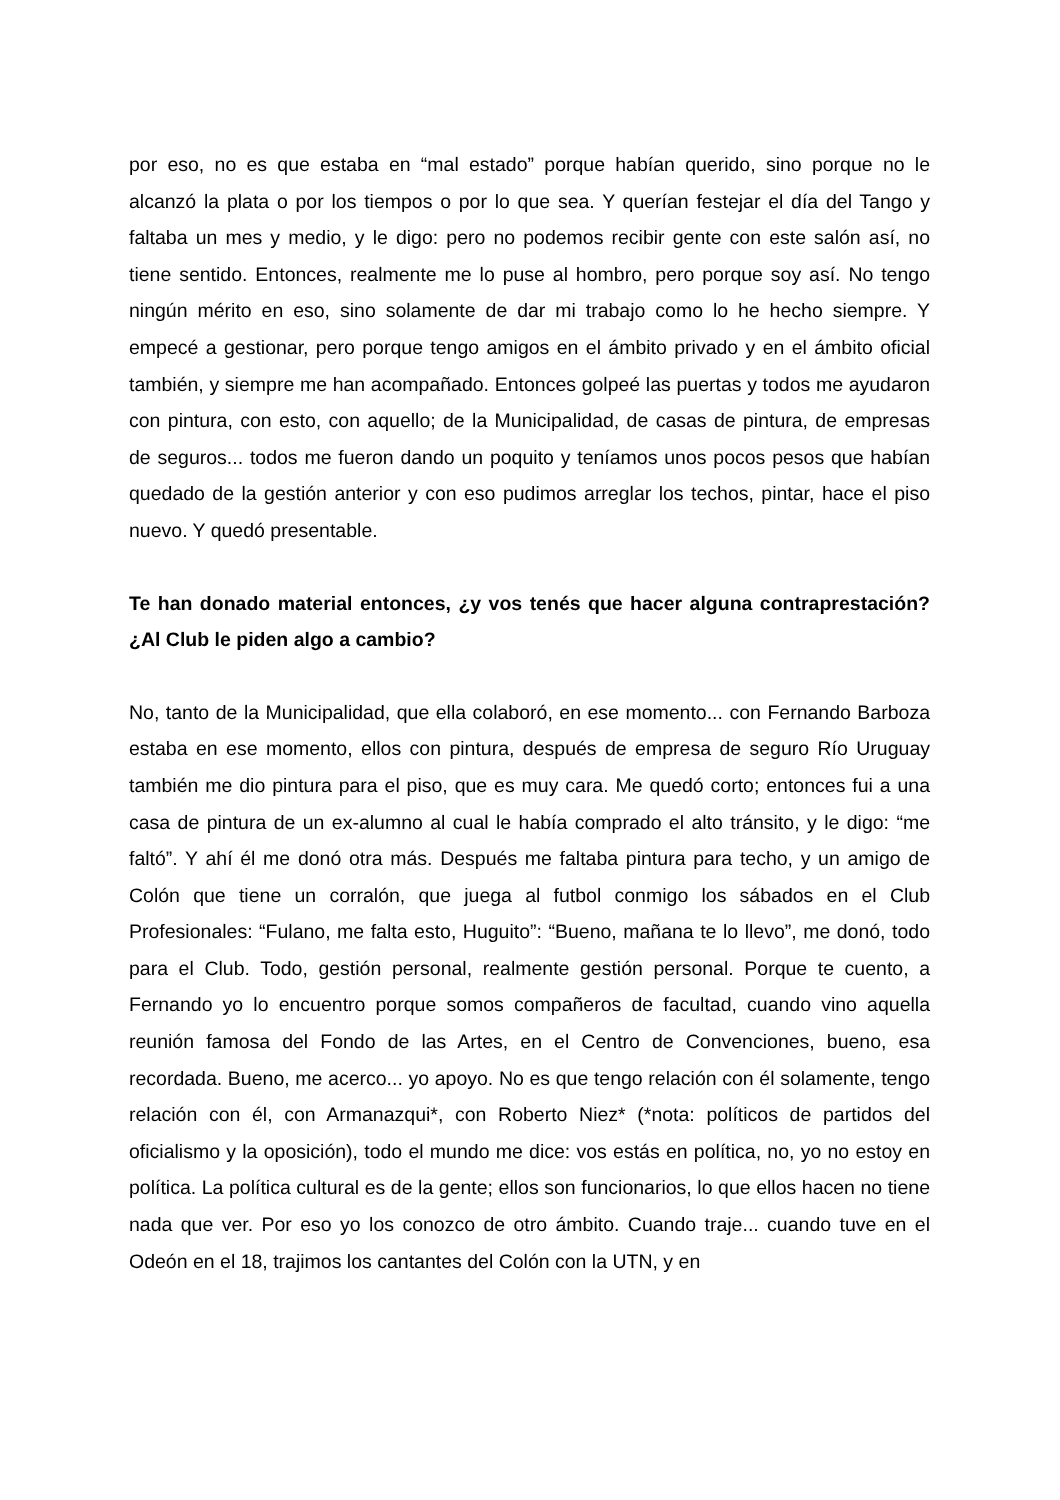por eso, no es que estaba en “mal estado” porque habían querido, sino porque no le alcanzó la plata o por los tiempos o por lo que sea. Y querían festejar el día del Tango y faltaba un mes y medio, y le digo: pero no podemos recibir gente con este salón así, no tiene sentido. Entonces, realmente me lo puse al hombro, pero porque soy así. No tengo ningún mérito en eso, sino solamente de dar mi trabajo como lo he hecho siempre. Y empecé a gestionar, pero porque tengo amigos en el ámbito privado y en el ámbito oficial también, y siempre me han acompañado. Entonces golpeé las puertas y todos me ayudaron con pintura, con esto, con aquello; de la Municipalidad, de casas de pintura, de empresas de seguros... todos me fueron dando un poquito y teníamos unos pocos pesos que habían quedado de la gestión anterior y con eso pudimos arreglar los techos, pintar, hace el piso nuevo. Y quedó presentable.
Te han donado material entonces, ¿y vos tenés que hacer alguna contraprestación? ¿Al Club le piden algo a cambio?
No, tanto de la Municipalidad, que ella colaboró, en ese momento... con Fernando Barboza estaba en ese momento, ellos con pintura, después de empresa de seguro Río Uruguay también me dio pintura para el piso, que es muy cara. Me quedó corto; entonces fui a una casa de pintura de un ex-alumno al cual le había comprado el alto tránsito, y le digo: “me faltó”. Y ahí él me donó otra más. Después me faltaba pintura para techo, y un amigo de Colón que tiene un corralón, que juega al futbol conmigo los sábados en el Club Profesionales: “Fulano, me falta esto, Huguito”: “Bueno, mañana te lo llevo”, me donó, todo para el Club. Todo, gestión personal, realmente gestión personal. Porque te cuento, a Fernando yo lo encuentro porque somos compañeros de facultad, cuando vino aquella reunión famosa del Fondo de las Artes, en el Centro de Convenciones, bueno, esa recordada. Bueno, me acerco... yo apoyo. No es que tengo relación con él solamente, tengo relación con él, con Armanazqui*, con Roberto Niez* (*nota: políticos de partidos del oficialismo y la oposición), todo el mundo me dice: vos estás en política, no, yo no estoy en política. La política cultural es de la gente; ellos son funcionarios, lo que ellos hacen no tiene nada que ver. Por eso yo los conozco de otro ámbito. Cuando traje... cuando tuve en el Odeón en el 18, trajimos los cantantes del Colón con la UTN, y en